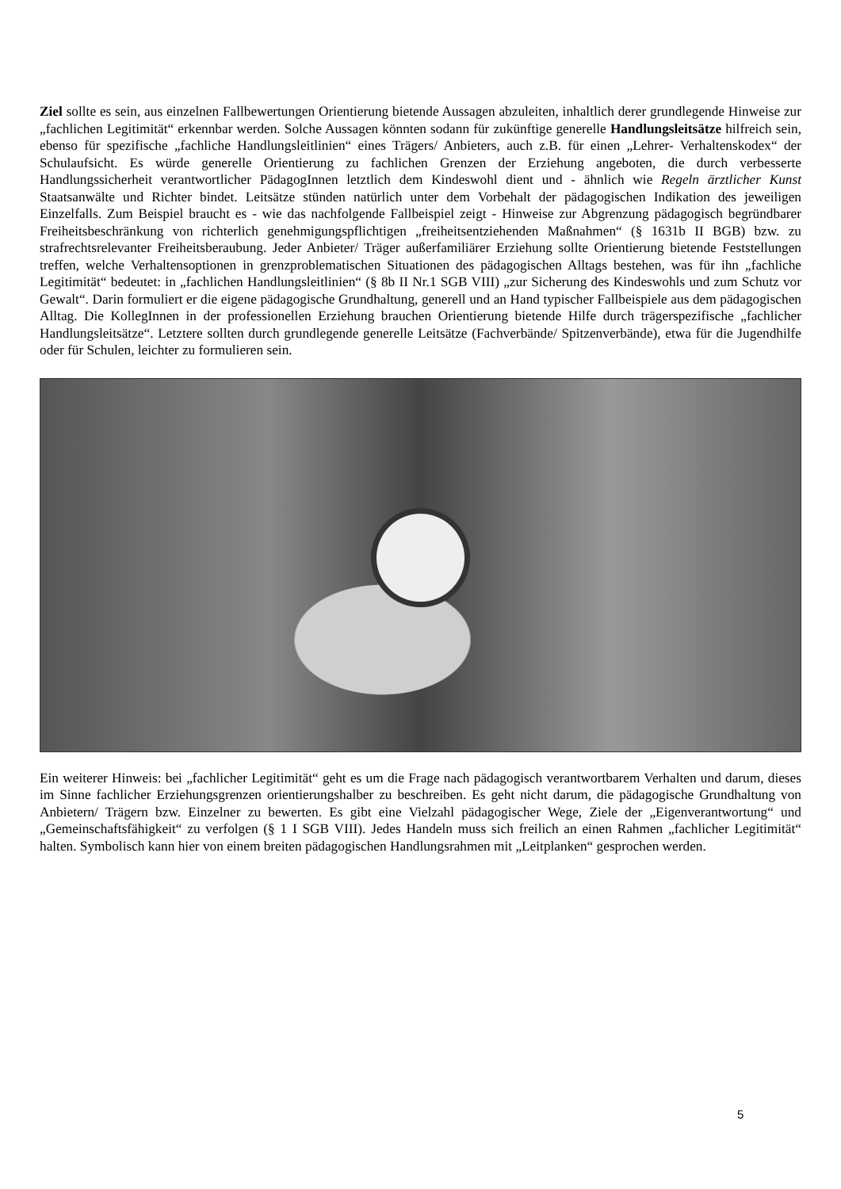Ziel sollte es sein, aus einzelnen Fallbewertungen Orientierung bietende Aussagen abzuleiten, inhaltlich derer grundlegende Hinweise zur „fachlichen Legitimität“ erkennbar werden. Solche Aussagen könnten sodann für zukünftige generelle Handlungsleitsätze hilfreich sein, ebenso für spezifische „fachliche Handlungsleitlinien“ eines Trägers/ Anbieters, auch z.B. für einen „Lehrer- Verhaltenskodex“ der Schulaufsicht. Es würde generelle Orientierung zu fachlichen Grenzen der Erziehung angeboten, die durch verbesserte Handlungssicherheit verantwortlicher PädagogInnen letztlich dem Kindeswohl dient und - ähnlich wie Regeln ärztlicher Kunst Staatsanwälte und Richter bindet. Leitsätze stünden natürlich unter dem Vorbehalt der pädagogischen Indikation des jeweiligen Einzelfalls. Zum Beispiel braucht es - wie das nachfolgende Fallbeispiel zeigt - Hinweise zur Abgrenzung pädagogisch begründbarer Freiheitsbeschränkung von richterlich genehmigungspflichtigen „freiheitsentziehenden Maßnahmen“ (§ 1631b II BGB) bzw. zu strafrechtsrelevanter Freiheitsberaubung. Jeder Anbieter/ Träger außerfamiliärer Erziehung sollte Orientierung bietende Feststellungen treffen, welche Verhaltensoptionen in grenzproblematischen Situationen des pädagogischen Alltags bestehen, was für ihn „fachliche Legitimität“ bedeutet: in „fachlichen Handlungsleitlinien“ (§ 8b II Nr.1 SGB VIII) „zur Sicherung des Kindeswohls und zum Schutz vor Gewalt“. Darin formuliert er die eigene pädagogische Grundhaltung, generell und an Hand typischer Fallbeispiele aus dem pädagogischen Alltag. Die KollegInnen in der professionellen Erziehung brauchen Orientierung bietende Hilfe durch trägerspezifische „fachlicher Handlungsleitsätze“. Letztere sollten durch grundlegende generelle Leitsätze (Fachverbände/ Spitzenverbände), etwa für die Jugendhilfe oder für Schulen, leichter zu formulieren sein.
Ein weiterer Hinweis: bei „fachlicher Legitimität“ geht es um die Frage nach pädagogisch verantwortbarem Verhalten und darum, dieses im Sinne fachlicher Erziehungsgrenzen orientierungshalber zu beschreiben. Es geht nicht darum, die pädagogische Grundhaltung von Anbietern/ Trägern bzw. Einzelner zu bewerten. Es gibt eine Vielzahl pädagogischer Wege, Ziele der „Eigenverantwortung“ und „Gemeinschaftsfähigkeit“ zu verfolgen (§ 1 I SGB VIII). Jedes Handeln muss sich freilich an einen Rahmen „fachlicher Legitimität“ halten. Symbolisch kann hier von einem breiten pädagogischen Handlungsrahmen mit „Leitplanken“ gesprochen werden.
5